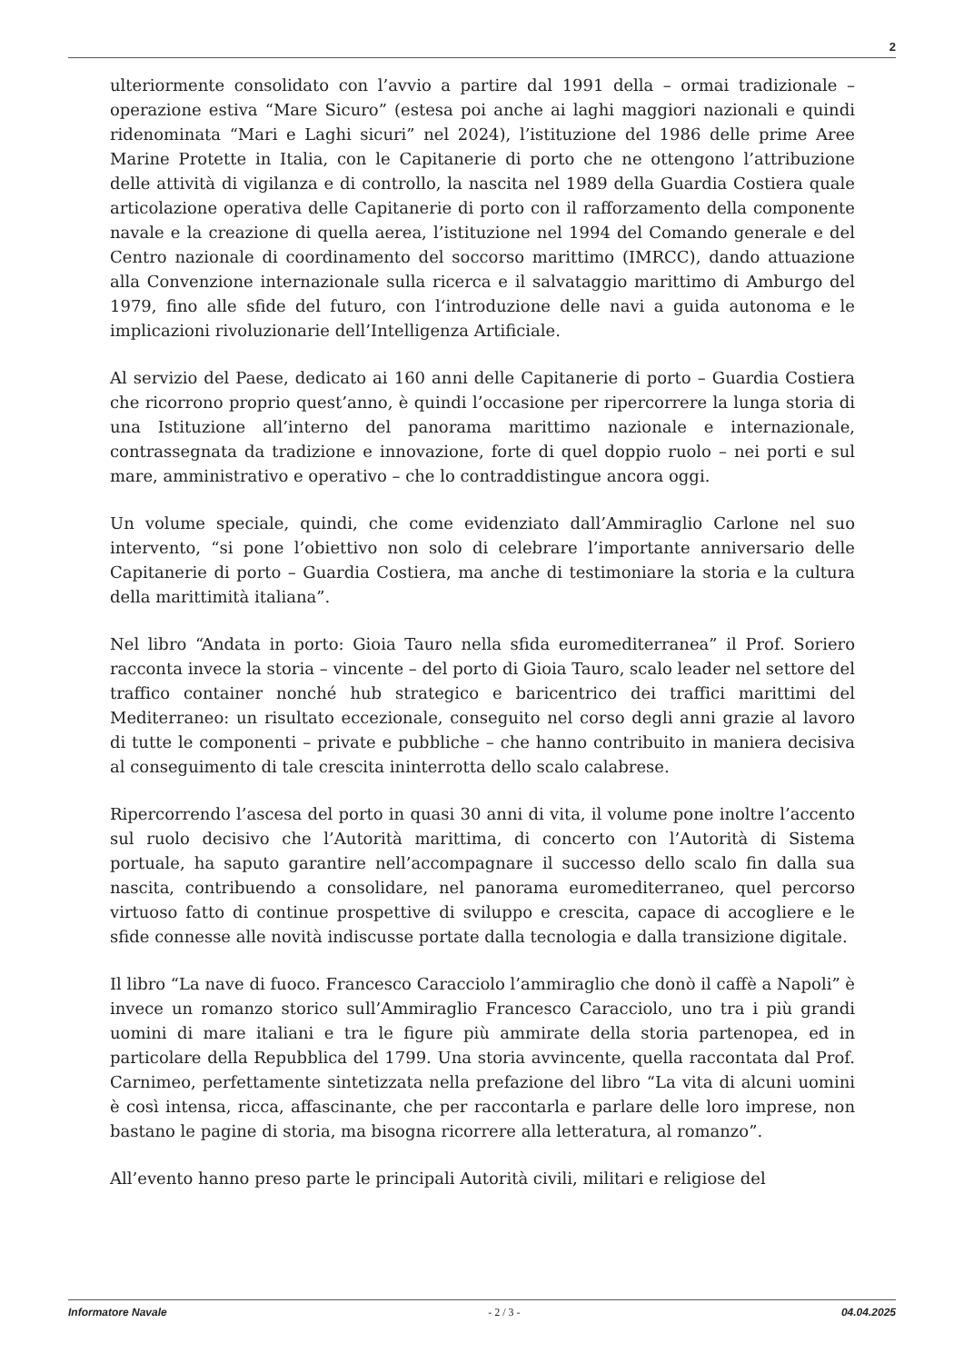2
ulteriormente consolidato con l’avvio a partire dal 1991 della – ormai tradizionale – operazione estiva “Mare Sicuro” (estesa poi anche ai laghi maggiori nazionali e quindi ridenominata “Mari e Laghi sicuri” nel 2024), l’istituzione del 1986 delle prime Aree Marine Protette in Italia, con le Capitanerie di porto che ne ottengono l’attribuzione delle attività di vigilanza e di controllo, la nascita nel 1989 della Guardia Costiera quale articolazione operativa delle Capitanerie di porto con il rafforzamento della componente navale e la creazione di quella aerea, l’istituzione nel 1994 del Comando generale e del Centro nazionale di coordinamento del soccorso marittimo (IMRCC), dando attuazione alla Convenzione internazionale sulla ricerca e il salvataggio marittimo di Amburgo del 1979, fino alle sfide del futuro, con l‘introduzione delle navi a guida autonoma e le implicazioni rivoluzionarie dell’Intelligenza Artificiale.
Al servizio del Paese, dedicato ai 160 anni delle Capitanerie di porto – Guardia Costiera che ricorrono proprio quest’anno, è quindi l’occasione per ripercorrere la lunga storia di una Istituzione all’interno del panorama marittimo nazionale e internazionale, contrassegnata da tradizione e innovazione, forte di quel doppio ruolo – nei porti e sul mare, amministrativo e operativo – che lo contraddistingue ancora oggi.
Un volume speciale, quindi, che come evidenziato dall’Ammiraglio Carlone nel suo intervento, “si pone l’obiettivo non solo di celebrare l’importante anniversario delle Capitanerie di porto – Guardia Costiera, ma anche di testimoniare la storia e la cultura della marittimità italiana”.
Nel libro “Andata in porto: Gioia Tauro nella sfida euromediterranea” il Prof. Soriero racconta invece la storia – vincente – del porto di Gioia Tauro, scalo leader nel settore del traffico container nonché hub strategico e baricentrico dei traffici marittimi del Mediterraneo: un risultato eccezionale, conseguito nel corso degli anni grazie al lavoro di tutte le componenti – private e pubbliche – che hanno contribuito in maniera decisiva al conseguimento di tale crescita ininterrotta dello scalo calabrese.
Ripercorrendo l’ascesa del porto in quasi 30 anni di vita, il volume pone inoltre l’accento sul ruolo decisivo che l’Autorità marittima, di concerto con l’Autorità di Sistema portuale, ha saputo garantire nell’accompagnare il successo dello scalo fin dalla sua nascita, contribuendo a consolidare, nel panorama euromediterraneo, quel percorso virtuoso fatto di continue prospettive di sviluppo e crescita, capace di accogliere e le sfide connesse alle novità indiscusse portate dalla tecnologia e dalla transizione digitale.
Il libro “La nave di fuoco. Francesco Caracciolo l’ammiraglio che donò il caffè a Napoli” è invece un romanzo storico sull’Ammiraglio Francesco Caracciolo, uno tra i più grandi uomini di mare italiani e tra le figure più ammirate della storia partenopea, ed in particolare della Repubblica del 1799. Una storia avvincente, quella raccontata dal Prof. Carnimeo, perfettamente sintetizzata nella prefazione del libro “La vita di alcuni uomini è così intensa, ricca, affascinante, che per raccontarla e parlare delle loro imprese, non bastano le pagine di storia, ma bisogna ricorrere alla letteratura, al romanzo”.
All’evento hanno preso parte le principali Autorità civili, militari e religiose del
Informatore Navale - 2 / 3 - 04.04.2025